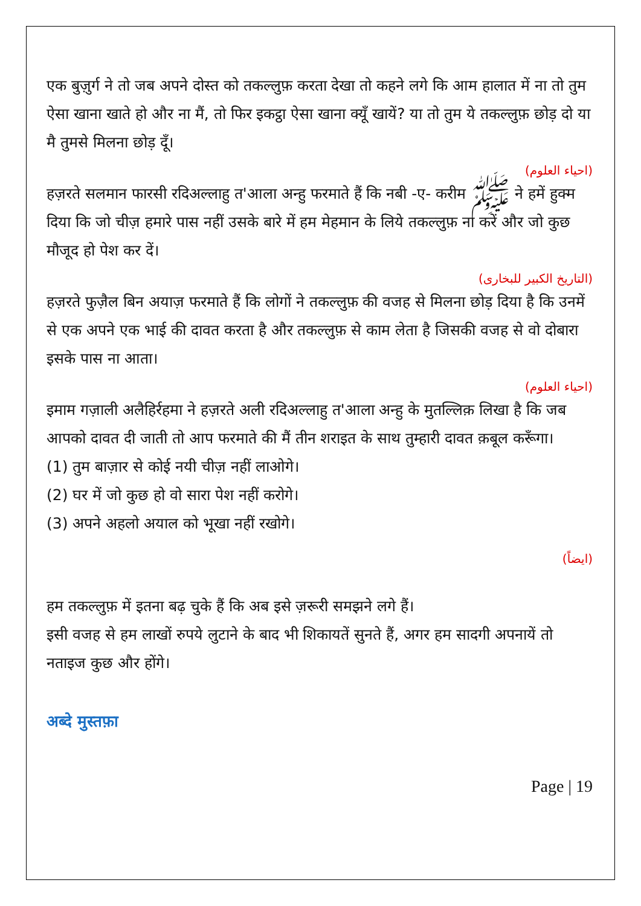एक बुज़ुर्ग ने तो जब अपने दोस्त को तकल्लुफ़ करता देखा तो कहने लगे कि आम हालात में ना तो तुम ऐसा खाना खाते हो और ना मैं, तो फिर इकट्ठा ऐसा खाना क्यूँ खायें? या तो तुम ये तकल्लुफ़ छोड़ दो या मै तुमसे मिलना छोड़ दूँ।
(احیاء العلوم)
हज़रते सलमान फारसी रदिअल्लाहु त'आला अन्हु फरमाते हैं कि नबी -ए- करीम ﷺ ने हमें हुक्म दिया कि जो चीज़ हमारे पास नहीं उसके बारे में हम मेहमान के लिये तकल्लुफ़ ना करें और जो कुछ मौजूद हो पेश कर दें।
(التاریخ الکبیر للبخاری)
हज़रते फुज़ैल बिन अयाज़ फरमाते हैं कि लोगों ने तकल्लुफ़ की वजह से मिलना छोड़ दिया है कि उनमें से एक अपने एक भाई की दावत करता है और तकल्लुफ़ से काम लेता है जिसकी वजह से वो दोबारा इसके पास ना आता।
(احیاء العلوم)
इमाम गज़ाली अलैहिर्रहमा ने हज़रते अली रदिअल्लाहु त'आला अन्हु के मुतल्लिक़ लिखा है कि जब आपको दावत दी जाती तो आप फरमाते की मैं तीन शराइत के साथ तुम्हारी दावत क़बूल करूँगा।
(1) तुम बाज़ार से कोई नयी चीज़ नहीं लाओगे।
(2) घर में जो कुछ हो वो सारा पेश नहीं करोगे।
(3) अपने अहलो अयाल को भूखा नहीं रखोगे।
(ایضاً)
हम तकल्लुफ़ में इतना बढ़ चुके हैं कि अब इसे ज़रूरी समझने लगे हैं।
इसी वजह से हम लाखों रुपये लुटाने के बाद भी शिकायतें सुनते हैं, अगर हम सादगी अपनायें तो नताइज कुछ और होंगे।
अब्दे मुस्तफ़ा
Page | 19